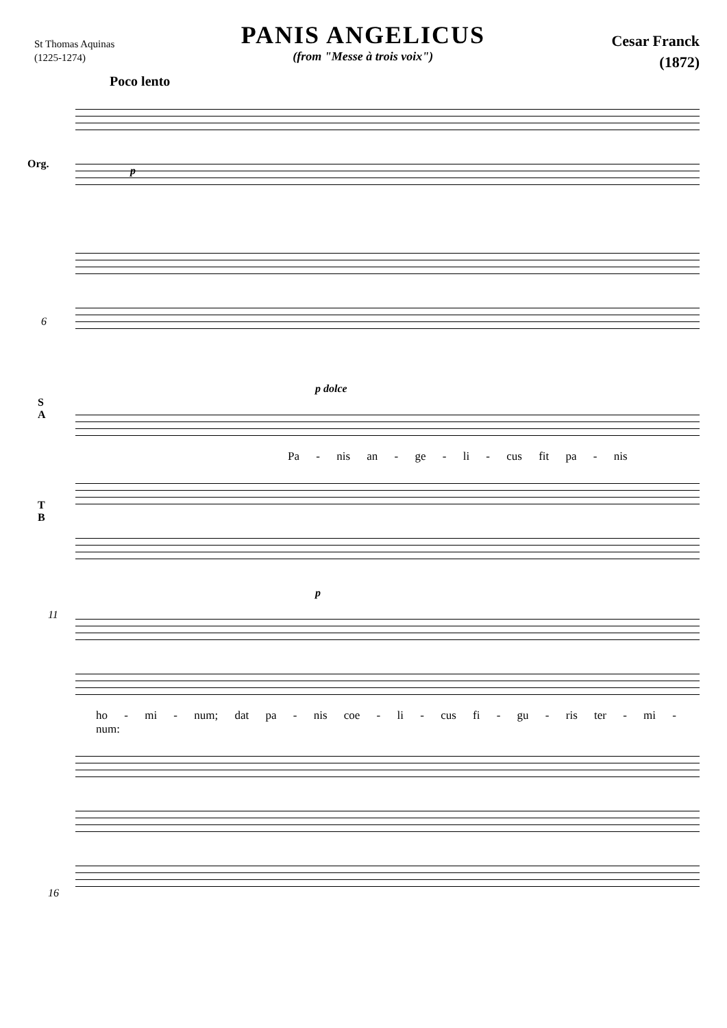St Thomas Aquinas
(1225-1274)
PANIS ANGELICUS
(from "Messe à trois voix")
Cesar Franck
(1872)
Poco lento
Org.
p
6
p dolce
S
A
Pa - nis an - ge - li - cus fit pa - nis
T
B
11
p
ho - mi - num; dat pa - nis coe - li - cus fi - gu - ris ter - mi - num:
16